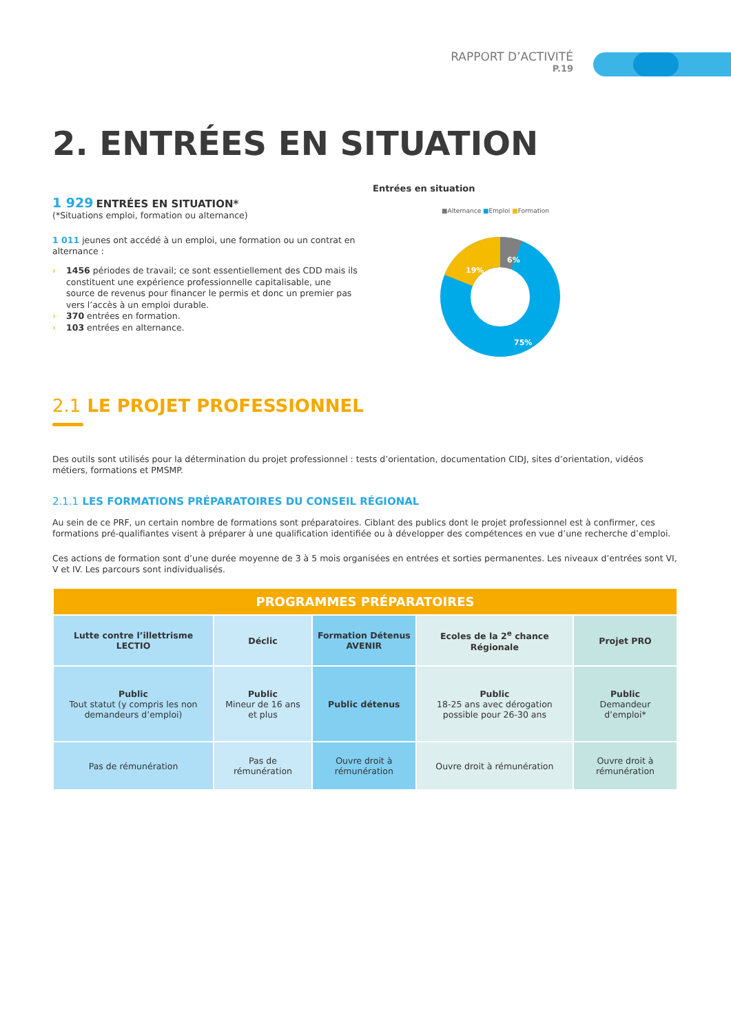RAPPORT D’ACTIVITÉ
P.19
2. ENTRÉES EN SITUATION
1 929 ENTRÉES EN SITUATION*
(*Situations emploi, formation ou alternance)
1 011 jeunes ont accédé à un emploi, une formation ou un contrat en alternance :
› 1456 périodes de travail; ce sont essentiellement des CDD mais ils constituent une expérience professionnelle capitalisable, une source de revenus pour financer le permis et donc un premier pas vers l’accès à un emploi durable.
› 370 entrées en formation.
› 103 entrées en alternance.
Entrées en situation
■Alternance ■Emploi ■Formation
6%
19%
75%
2.1 LE PROJET PROFESSIONNEL
Des outils sont utilisés pour la détermination du projet professionnel : tests d’orientation, documentation CIDJ, sites d’orientation, vidéos métiers, formations et PMSMP.
2.1.1 LES FORMATIONS PRÉPARATOIRES DU CONSEIL RÉGIONAL
Au sein de ce PRF, un certain nombre de formations sont préparatoires. Ciblant des publics dont le projet professionnel est à confirmer, ces formations pré-qualifiantes visent à préparer à une qualification identifiée ou à développer des compétences en vue d’une recherche d’emploi.
Ces actions de formation sont d’une durée moyenne de 3 à 5 mois organisées en entrées et sorties permanentes. Les niveaux d’entrées sont VI, V et IV. Les parcours sont individualisés.
| PROGRAMMES PRÉPARATOIRES | | | | |
| --- | --- | --- | --- | --- |
| Lutte contre l’illettrisme LECTIO | Déclic | Formation Détenus AVENIR | Ecoles de la 2<sup>e</sup> chance Régionale | Projet PRO |
| Public Tout statut (y compris les non demandeurs d’emploi) | Public Mineur de 16 ans et plus | Public détenus | Public 18-25 ans avec dérogation possible pour 26-30 ans | Public Demandeur d’emploi* |
| Pas de rémunération | Pas de rémunération | Ouvre droit à rémunération | Ouvre droit à rémunération | Ouvre droit à rémunération |